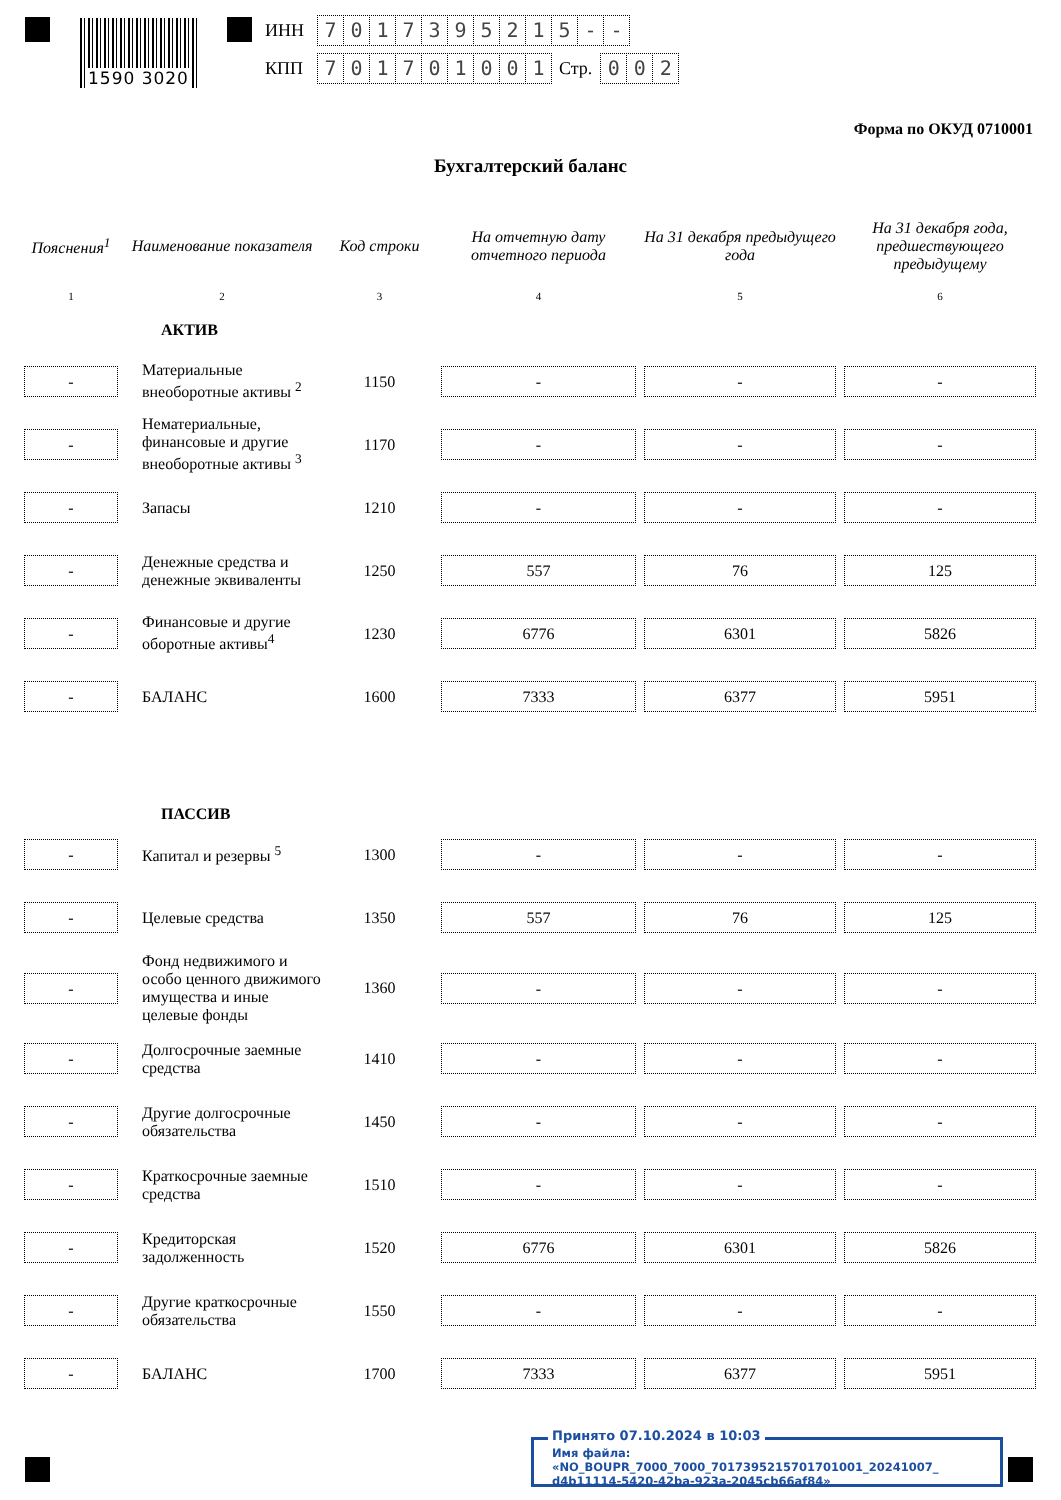1590 3020
ИНН 7017395215 - -
КПП 701701001 Стр. 0 0 2
Форма по ОКУД 0710001
Бухгалтерский баланс
| Пояснения<sup>1</sup> | Наименование показателя | Код строки | На отчетную дату отчетного периода | На 31 декабря предыдущего года | На 31 декабря года, предшествующего предыдущему |
| --- | --- | --- | --- | --- | --- |
| 1 | 2 | 3 | 4 | 5 | 6 |
| АКТИВ | | | | | |
| - | Материальные внеоборотные активы <sup>2</sup> | 1150 | - | - | - |
| - | Нематериальные, финансовые и другие внеоборотные активы <sup>3</sup> | 1170 | - | - | - |
| - | Запасы | 1210 | - | - | - |
| - | Денежные средства и денежные эквиваленты | 1250 | 557 | 76 | 125 |
| - | Финансовые и другие оборотные активы<sup>4</sup> | 1230 | 6776 | 6301 | 5826 |
| - | БАЛАНС | 1600 | 7333 | 6377 | 5951 |
| ПАССИВ | | | | | |
| - | Капитал и резервы <sup>5</sup> | 1300 | - | - | - |
| - | Целевые средства | 1350 | 557 | 76 | 125 |
| - | Фонд недвижимого и особо ценного движимого имущества и иные целевые фонды | 1360 | - | - | - |
| - | Долгосрочные заемные средства | 1410 | - | - | - |
| - | Другие долгосрочные обязательства | 1450 | - | - | - |
| - | Краткосрочные заемные средства | 1510 | - | - | - |
| - | Кредиторская задолженность | 1520 | 6776 | 6301 | 5826 |
| - | Другие краткосрочные обязательства | 1550 | - | - | - |
| - | БАЛАНС | 1700 | 7333 | 6377 | 5951 |
Принято 07.10.2024 в 10:03
Имя файла: «NO_BOUPR_7000_7000_7017395215701701001_20241007_
d4b11114-5420-42ba-923a-2045cb66af84»